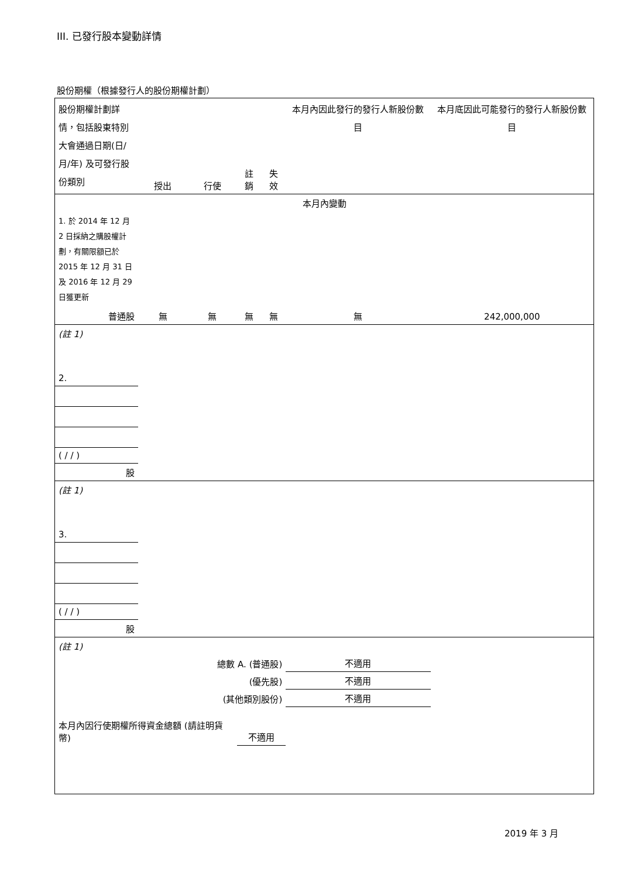III. 已發行股本變動詳情
股份期權（根據發行人的股份期權計劃）
| 股份期權計劃詳情，包括股東特別大會通過日期(日/月/年) 及可發行股份類別 | 授出 | 行使 | 註銷 | 失效 | 本月內因此發行的發行人新股份數目 | 本月底因此可能發行的發行人新股份數目 |
| 本月內變動 | | | | | | |
| 1. 於 2014 年 12 月 2 日採納之購股權計劃，有關限額已於 2015 年 12 月 31 日及 2016 年 12 月 29 日獲更新 | | | | | | |
| 普通股 | 無 | 無 | 無 | 無 | 無 | 242,000,000 |
| (註 1) | | | | | | |
| 2. | | | | | | |
| ( / / ) | | | | | | |
| 股 | | | | | | |
| (註 1) | | | | | | |
| 3. | | | | | | |
| ( / / ) | | | | | | |
| 股 | | | | | | |
| (註 1) | | | | | | |
| 總數 A. (普通股) | | | | | 不適用 | |
| (優先股) | | | | | 不適用 | |
| (其他類別股份) | | | | | 不適用 | |
| 本月內因行使期權所得資金總額 (請註明貨幣) | | | 不適用 | | | |
2019 年 3 月